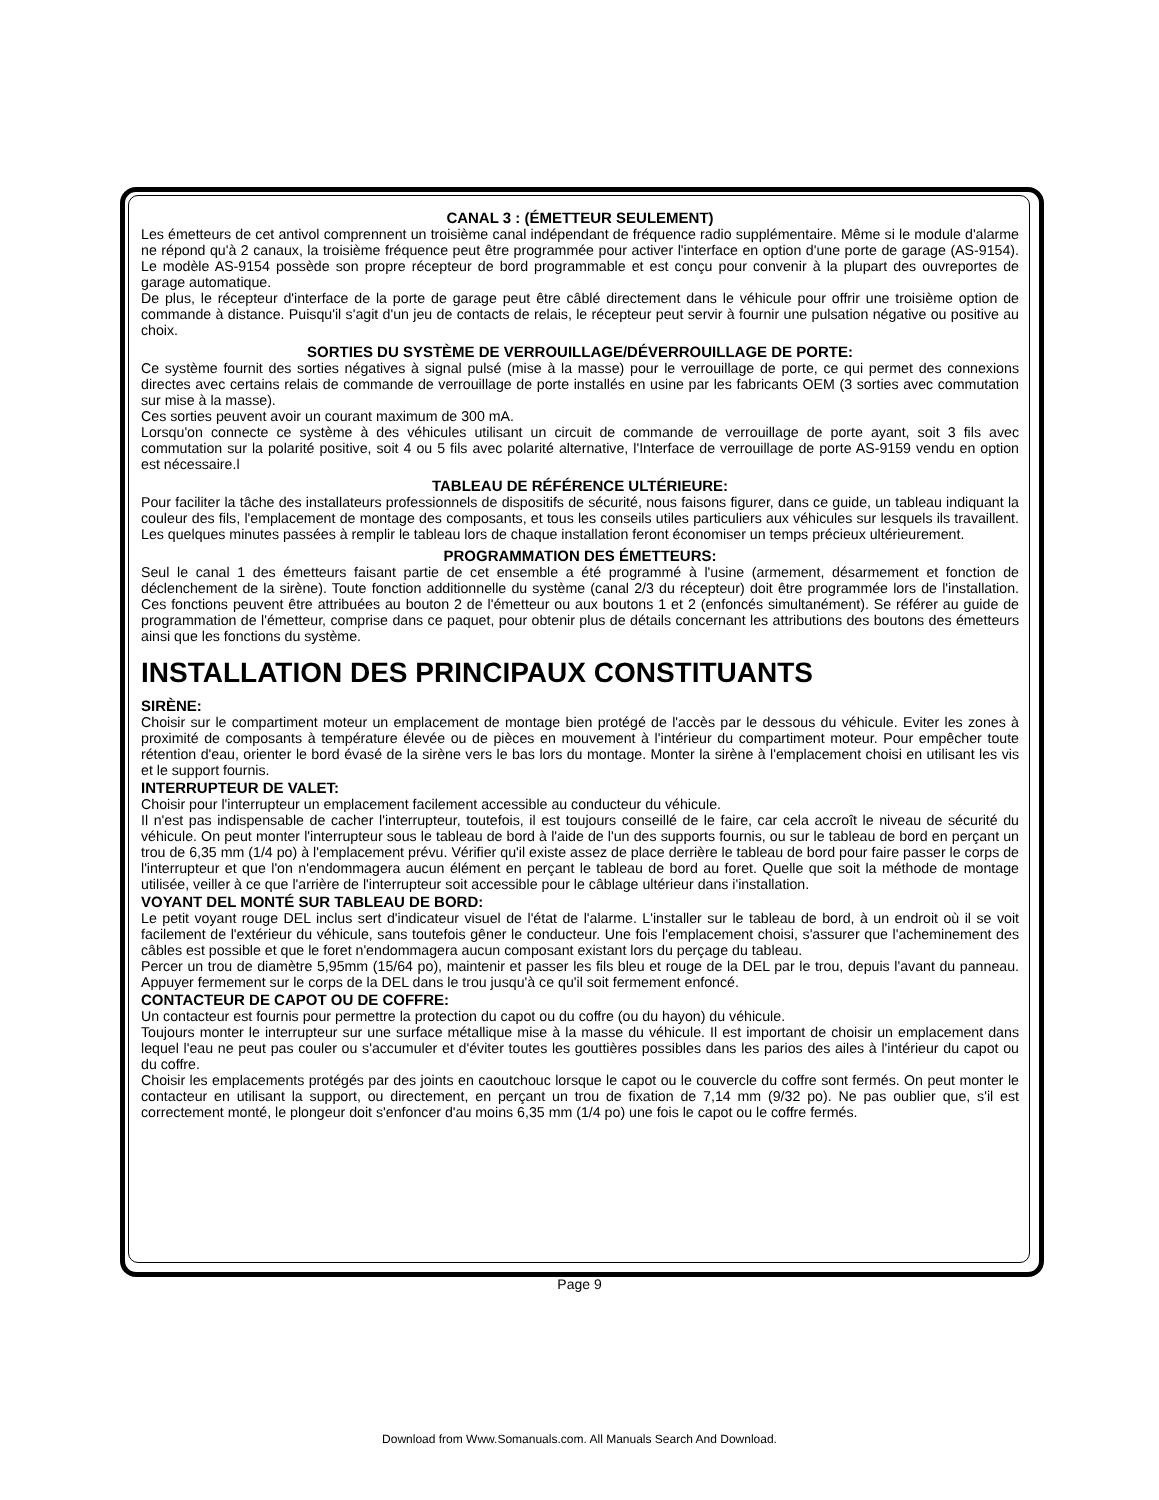CANAL 3 : (ÉMETTEUR SEULEMENT)
Les émetteurs de cet antivol comprennent un troisième canal indépendant de fréquence radio supplémentaire. Même si le module d'alarme ne répond qu'à 2 canaux, la troisième fréquence peut être programmée pour activer l'interface en option d'une porte de garage (AS-9154). Le modèle AS-9154 possède son propre récepteur de bord programmable et est conçu pour convenir à la plupart des ouvreportes de garage automatique.
De plus, le récepteur d'interface de la porte de garage peut être câblé directement dans le véhicule pour offrir une troisième option de commande à distance. Puisqu'il s'agit d'un jeu de contacts de relais, le récepteur peut servir à fournir une pulsation négative ou positive au choix.
SORTIES DU SYSTÈME DE VERROUILLAGE/DÉVERROUILLAGE DE PORTE:
Ce système fournit des sorties négatives à signal pulsé (mise à la masse) pour le verrouillage de porte, ce qui permet des connexions directes avec certains relais de commande de verrouillage de porte installés en usine par les fabricants OEM (3 sorties avec commutation sur mise à la masse).
Ces sorties peuvent avoir un courant maximum de 300 mA.
Lorsqu'on connecte ce système à des véhicules utilisant un circuit de commande de verrouillage de porte ayant, soit 3 fils avec commutation sur la polarité positive, soit 4 ou 5 fils avec polarité alternative, l'Interface de verrouillage de porte AS-9159 vendu en option est nécessaire.l
TABLEAU DE RÉFÉRENCE ULTÉRIEURE:
Pour faciliter la tâche des installateurs professionnels de dispositifs de sécurité, nous faisons figurer, dans ce guide, un tableau indiquant la couleur des fils, l'emplacement de montage des composants, et tous les conseils utiles particuliers aux véhicules sur lesquels ils travaillent. Les quelques minutes passées à remplir le tableau lors de chaque installation feront économiser un temps précieux ultérieurement.
PROGRAMMATION DES ÉMETTEURS:
Seul le canal 1 des émetteurs faisant partie de cet ensemble a été programmé à l'usine (armement, désarmement et fonction de déclenchement de la sirène). Toute fonction additionnelle du système (canal 2/3 du récepteur) doit être programmée lors de l'installation. Ces fonctions peuvent être attribuées au bouton 2 de l'émetteur ou aux boutons 1 et 2 (enfoncés simultanément). Se référer au guide de programmation de l'émetteur, comprise dans ce paquet, pour obtenir plus de détails concernant les attributions des boutons des émetteurs ainsi que les fonctions du système.
INSTALLATION DES PRINCIPAUX CONSTITUANTS
SIRÈNE:
Choisir sur le compartiment moteur un emplacement de montage bien protégé de l'accès par le dessous du véhicule. Eviter les zones à proximité de composants à température élevée ou de pièces en mouvement à l'intérieur du compartiment moteur. Pour empêcher toute rétention d'eau, orienter le bord évasé de la sirène vers le bas lors du montage. Monter la sirène à l'emplacement choisi en utilisant les vis et le support fournis.
INTERRUPTEUR DE VALET:
Choisir pour l'interrupteur un emplacement facilement accessible au conducteur du véhicule.
Il n'est pas indispensable de cacher l'interrupteur, toutefois, il est toujours conseillé de le faire, car cela accroît le niveau de sécurité du véhicule. On peut monter l'interrupteur sous le tableau de bord à l'aide de l'un des supports fournis, ou sur le tableau de bord en perçant un trou de 6,35 mm (1/4 po) à l'emplacement prévu. Vérifier qu'il existe assez de place derrière le tableau de bord pour faire passer le corps de l'interrupteur et que l'on n'endommagera aucun élément en perçant le tableau de bord au foret. Quelle que soit la méthode de montage utilisée, veiller à ce que l'arrière de l'interrupteur soit accessible pour le câblage ultérieur dans i'installation.
VOYANT DEL MONTÉ SUR TABLEAU DE BORD:
Le petit voyant rouge DEL inclus sert d'indicateur visuel de l'état de l'alarme. L'installer sur le tableau de bord, à un endroit où il se voit facilement de l'extérieur du véhicule, sans toutefois gêner le conducteur. Une fois l'emplacement choisi, s'assurer que l'acheminement des câbles est possible et que le foret n'endommagera aucun composant existant lors du perçage du tableau.
Percer un trou de diamètre 5,95mm (15/64 po), maintenir et passer les fils bleu et rouge de la DEL par le trou, depuis l'avant du panneau. Appuyer fermement sur le corps de la DEL dans le trou jusqu'à ce qu'il soit fermement enfoncé.
CONTACTEUR DE CAPOT OU DE COFFRE:
Un contacteur est fournis pour permettre la protection du capot ou du coffre (ou du hayon) du véhicule.
Toujours monter le interrupteur sur une surface métallique mise à la masse du véhicule. Il est important de choisir un emplacement dans lequel l'eau ne peut pas couler ou s'accumuler et d'éviter toutes les gouttières possibles dans les parios des ailes à l'intérieur du capot ou du coffre.
Choisir les emplacements protégés par des joints en caoutchouc lorsque le capot ou le couvercle du coffre sont fermés. On peut monter le contacteur en utilisant la support, ou directement, en perçant un trou de fixation de 7,14 mm (9/32 po). Ne pas oublier que, s'il est correctement monté, le plongeur doit s'enfoncer d'au moins 6,35 mm (1/4 po) une fois le capot ou le coffre fermés.
Page 9
Download from Www.Somanuals.com. All Manuals Search And Download.